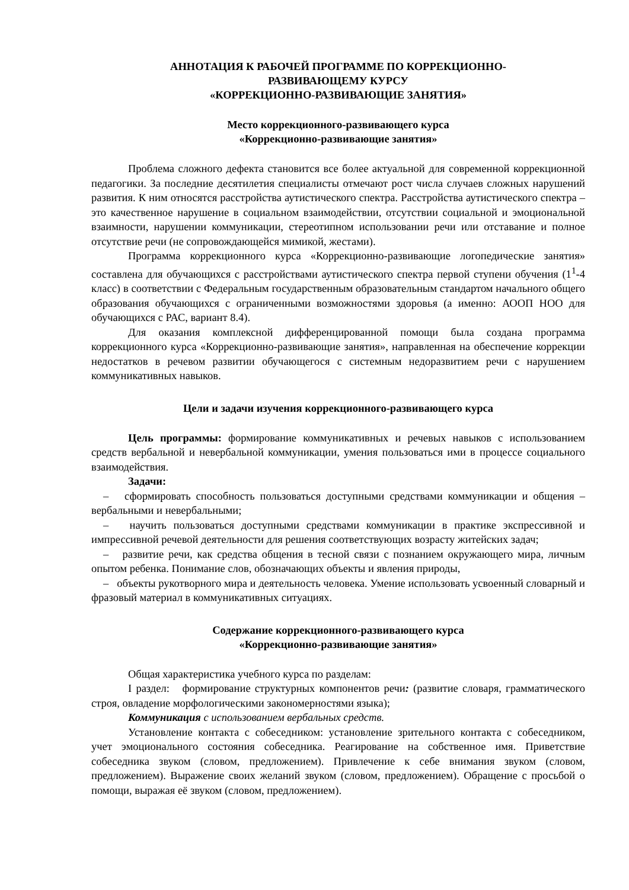АННОТАЦИЯ К РАБОЧЕЙ ПРОГРАММЕ ПО КОРРЕКЦИОННО-
РАЗВИВАЮЩЕМУ КУРСУ
«КОРРЕКЦИОННО-РАЗВИВАЮЩИЕ ЗАНЯТИЯ»
Место коррекционного-развивающего курса
«Коррекционно-развивающие занятия»
Проблема сложного дефекта становится все более актуальной для современной коррекционной педагогики. За последние десятилетия специалисты отмечают рост числа случаев сложных нарушений развития. К ним относятся расстройства аутистического спектра. Расстройства аутистического спектра – это качественное нарушение в социальном взаимодействии, отсутствии социальной и эмоциональной взаимности, нарушении коммуникации, стереотипном использовании речи или отставание и полное отсутствие речи (не сопровождающейся мимикой, жестами).
Программа коррекционного курса «Коррекционно-развивающие логопедические занятия» составлена для обучающихся с расстройствами аутистического спектра первой ступени обучения (1<sup>1</sup>-4 класс) в соответствии с Федеральным государственным образовательным стандартом начального общего образования обучающихся с ограниченными возможностями здоровья (а именно: АООП НОО для обучающихся с РАС, вариант 8.4).
Для оказания комплексной дифференцированной помощи была создана программа коррекционного курса «Коррекционно-развивающие занятия», направленная на обеспечение коррекции недостатков в речевом развитии обучающегося с системным недоразвитием речи с нарушением коммуникативных навыков.
Цели и задачи изучения коррекционного-развивающего курса
Цель программы: формирование коммуникативных и речевых навыков с использованием средств вербальной и невербальной коммуникации, умения пользоваться ими в процессе социального взаимодействия.
Задачи:
– сформировать способность пользоваться доступными средствами коммуникации и общения – вербальными и невербальными;
– научить пользоваться доступными средствами коммуникации в практике экспрессивной и импрессивной речевой деятельности для решения соответствующих возрасту житейских задач;
– развитие речи, как средства общения в тесной связи с познанием окружающего мира, личным опытом ребенка. Понимание слов, обозначающих объекты и явления природы,
– объекты рукотворного мира и деятельность человека. Умение использовать усвоенный словарный и фразовый материал в коммуникативных ситуациях.
Содержание коррекционного-развивающего курса
«Коррекционно-развивающие занятия»
Общая характеристика учебного курса по разделам:
I раздел: формирование структурных компонентов речи: (развитие словаря, грамматического строя, овладение морфологическими закономерностями языка);
Коммуникация с использованием вербальных средств.
Установление контакта с собеседником: установление зрительного контакта с собеседником, учет эмоционального состояния собеседника. Реагирование на собственное имя. Приветствие собеседника звуком (словом, предложением). Привлечение к себе внимания звуком (словом, предложением). Выражение своих желаний звуком (словом, предложением). Обращение с просьбой о помощи, выражая её звуком (словом, предложением).